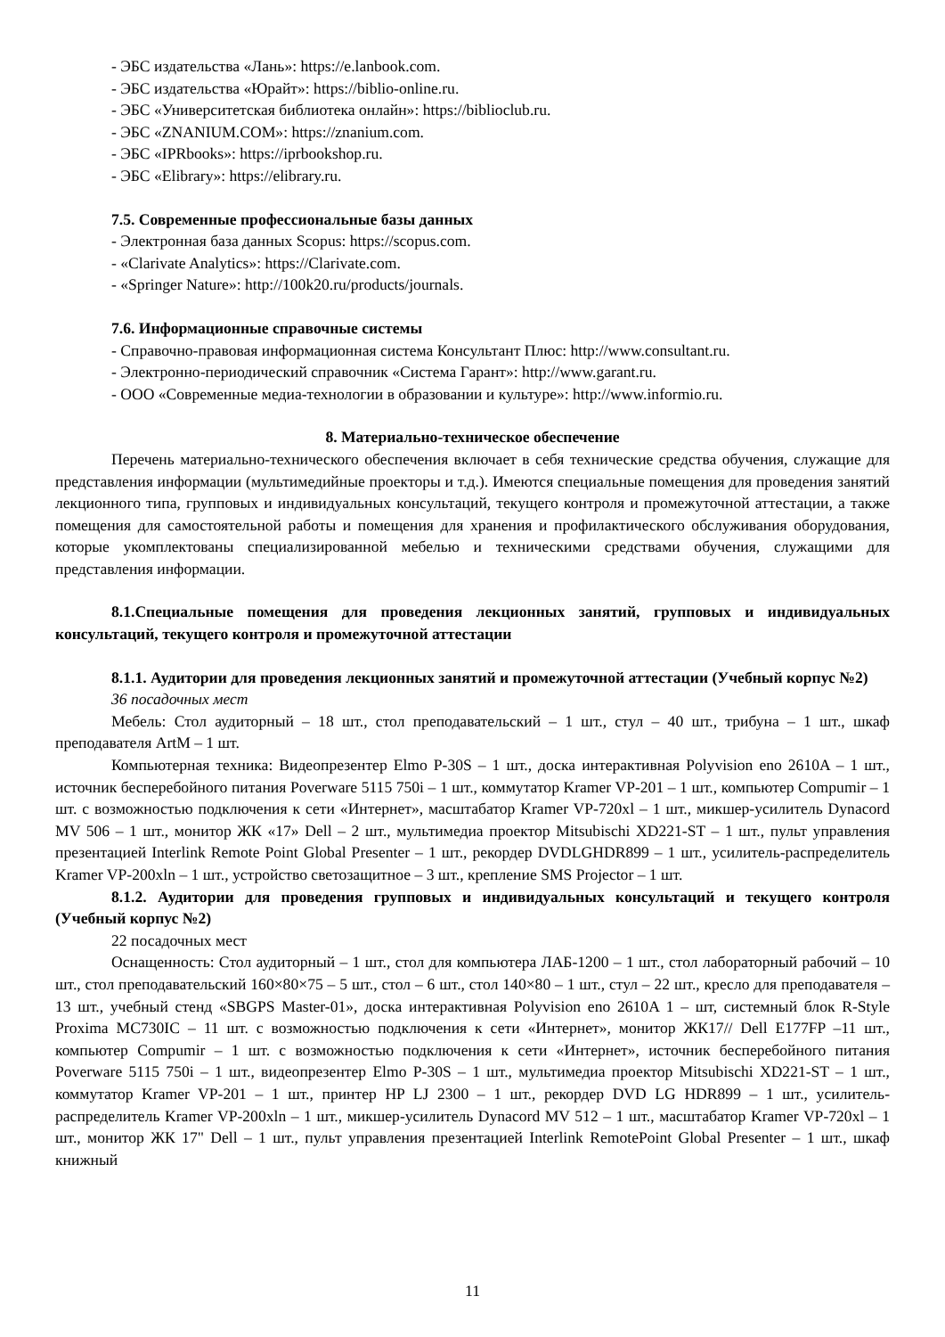- ЭБС издательства «Лань»: https://e.lanbook.com.
- ЭБС издательства «Юрайт»: https://biblio-online.ru.
- ЭБС «Университетская библиотека онлайн»: https://biblioclub.ru.
- ЭБС «ZNANIUM.COM»: https://znanium.com.
- ЭБС «IPRbooks»: https://iprbookshop.ru.
- ЭБС «Elibrary»: https://elibrary.ru.
7.5. Современные профессиональные базы данных
- Электронная база данных Scopus: https://scopus.com.
- «Clarivate Analytics»: https://Clarivate.com.
- «Springer Nature»: http://100k20.ru/products/journals.
7.6. Информационные справочные системы
- Справочно-правовая информационная система Консультант Плюс: http://www.consultant.ru.
- Электронно-периодический справочник «Система Гарант»: http://www.garant.ru.
- ООО «Современные медиа-технологии в образовании и культуре»: http://www.informio.ru.
8. Материально-техническое обеспечение
Перечень материально-технического обеспечения включает в себя технические средства обучения, служащие для представления информации (мультимедийные проекторы и т.д.). Имеются специальные помещения для проведения занятий лекционного типа, групповых и индивидуальных консультаций, текущего контроля и промежуточной аттестации, а также помещения для самостоятельной работы и помещения для хранения и профилактического обслуживания оборудования, которые укомплектованы специализированной мебелью и техническими средствами обучения, служащими для представления информации.
8.1.Специальные помещения для проведения лекционных занятий, групповых и индивидуальных консультаций, текущего контроля и промежуточной аттестации
8.1.1. Аудитории для проведения лекционных занятий и промежуточной аттестации (Учебный корпус №2)
36 посадочных мест
Мебель: Стол аудиторный – 18 шт., стол преподавательский – 1 шт., стул – 40 шт., трибуна – 1 шт., шкаф преподавателя ArtM – 1 шт.
Компьютерная техника: Видеопрезентер Elmo P-30S – 1 шт., доска интерактивная Polyvision eno 2610A – 1 шт., источник бесперебойного питания Poverware 5115 750i – 1 шт., коммутатор Kramer VP-201 – 1 шт., компьютер Compumir – 1 шт. с возможностью подключения к сети «Интернет», масштабатор Kramer VP-720xl – 1 шт., микшер-усилитель Dynacord MV 506 – 1 шт., монитор ЖК «17» Dell – 2 шт., мультимедиа проектор Mitsubischi XD221-ST – 1 шт., пульт управления презентацией Interlink Remote Point Global Presenter – 1 шт., рекордер DVDLGHDR899 – 1 шт., усилитель-распределитель Kramer VP-200xln – 1 шт., устройство светозащитное – 3 шт., крепление SMS Projector – 1 шт.
8.1.2. Аудитории для проведения групповых и индивидуальных консультаций и текущего контроля (Учебный корпус №2)
22 посадочных мест
Оснащенность: Стол аудиторный – 1 шт., стол для компьютера ЛАБ-1200 – 1 шт., стол лабораторный рабочий – 10 шт., стол преподавательский 160×80×75 – 5 шт., стол – 6 шт., стол 140×80 – 1 шт., стул – 22 шт., кресло для преподавателя – 13 шт., учебный стенд «SBGPS Master-01», доска интерактивная Polyvision eno 2610A 1 – шт, системный блок R-Style Proxima MC730IC – 11 шт. с возможностью подключения к сети «Интернет», монитор ЖК17// Dell E177FP –11 шт., компьютер Compumir – 1 шт. с возможностью подключения к сети «Интернет», источник бесперебойного питания Poverware 5115 750i – 1 шт., видеопрезентер Elmo P-30S – 1 шт., мультимедиа проектор Mitsubischi XD221-ST – 1 шт., коммутатор Kramer VP-201 – 1 шт., принтер HP LJ 2300 – 1 шт., рекордер DVD LG HDR899 – 1 шт., усилитель-распределитель Kramer VP-200xln – 1 шт., микшер-усилитель Dynacord MV 512 – 1 шт., масштабатор Kramer VP-720xl – 1 шт., монитор ЖК 17" Dell – 1 шт., пульт управления презентацией Interlink RemotePoint Global Presenter – 1 шт., шкаф книжный
11